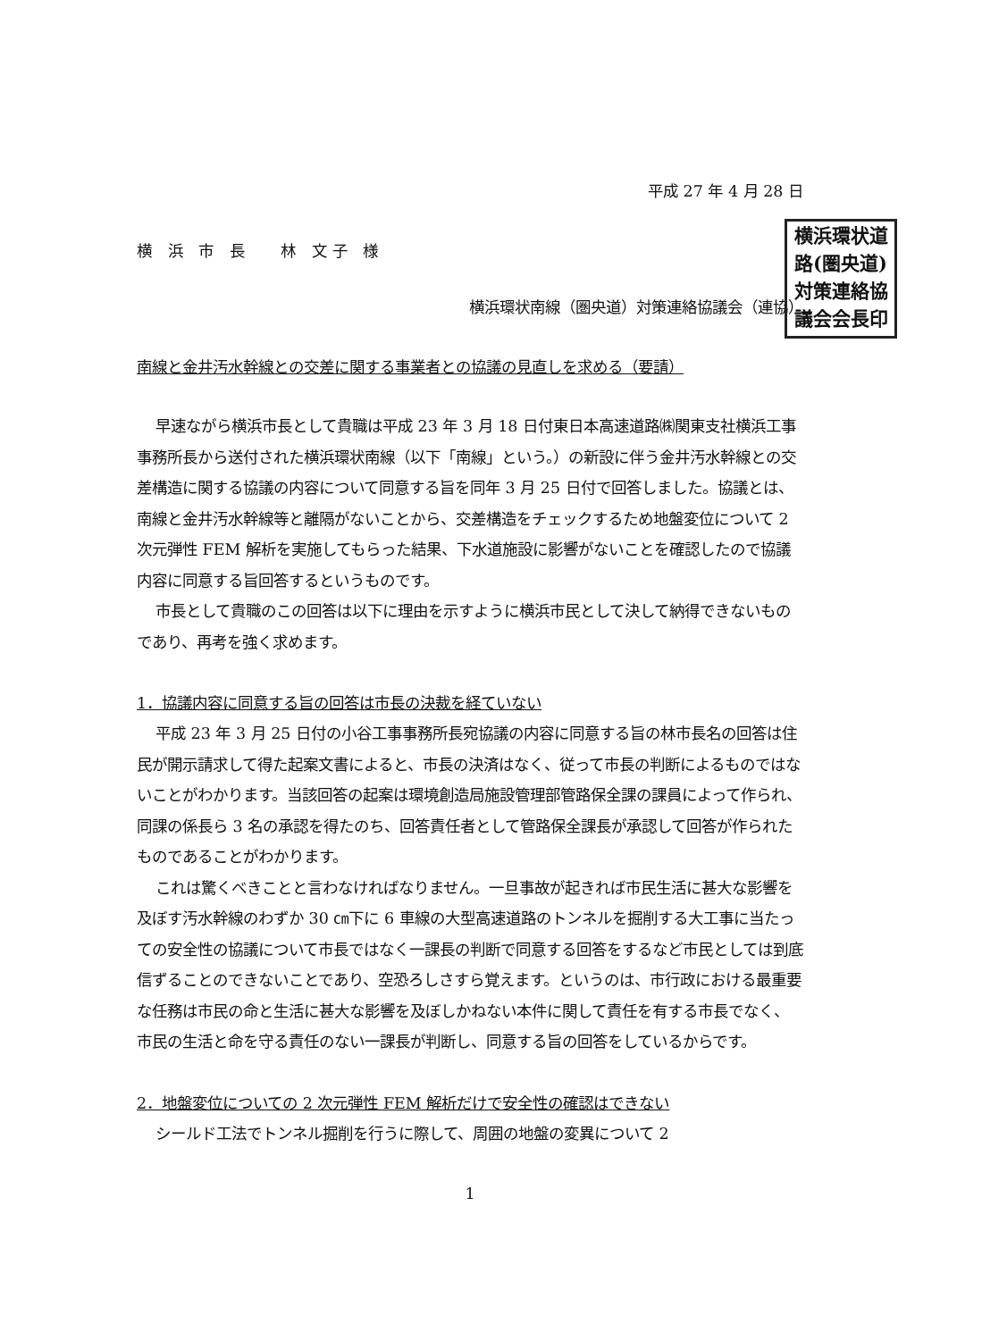平成 27 年 4 月 28 日
横 浜 市 長　 林 文子 様
横浜環状南線（圏央道）対策連絡協議会（連協）
横浜環状道
路(圏央道)
対策連絡協
議会会長印
南線と金井汚水幹線との交差に関する事業者との協議の見直しを求める（要請）
早速ながら横浜市長として貴職は平成 23 年 3 月 18 日付東日本高速道路㈱関東支社横浜工事事務所長から送付された横浜環状南線（以下「南線」という。）の新設に伴う金井汚水幹線との交差構造に関する協議の内容について同意する旨を同年 3 月 25 日付で回答しました。協議とは、南線と金井汚水幹線等と離隔がないことから、交差構造をチェックするため地盤変位について 2 次元弾性 FEM 解析を実施してもらった結果、下水道施設に影響がないことを確認したので協議内容に同意する旨回答するというものです。
市長として貴職のこの回答は以下に理由を示すように横浜市民として決して納得できないものであり、再考を強く求めます。
1．協議内容に同意する旨の回答は市長の決裁を経ていない
平成 23 年 3 月 25 日付の小谷工事事務所長宛協議の内容に同意する旨の林市長名の回答は住民が開示請求して得た起案文書によると、市長の決済はなく、従って市長の判断によるものではないことがわかります。当該回答の起案は環境創造局施設管理部管路保全課の課員によって作られ、同課の係長ら 3 名の承認を得たのち、回答責任者として管路保全課長が承認して回答が作られたものであることがわかります。
これは驚くべきことと言わなければなりません。一旦事故が起きれば市民生活に甚大な影響を及ぼす汚水幹線のわずか 30 ㎝下に 6 車線の大型高速道路のトンネルを掘削する大工事に当たっての安全性の協議について市長ではなく一課長の判断で同意する回答をするなど市民としては到底信ずることのできないことであり、空恐ろしさすら覚えます。というのは、市行政における最重要な任務は市民の命と生活に甚大な影響を及ぼしかねない本件に関して責任を有する市長でなく、市民の生活と命を守る責任のない一課長が判断し、同意する旨の回答をしているからです。
2．地盤変位についての 2 次元弾性 FEM 解析だけで安全性の確認はできない
シールド工法でトンネル掘削を行うに際して、周囲の地盤の変異について 2
1